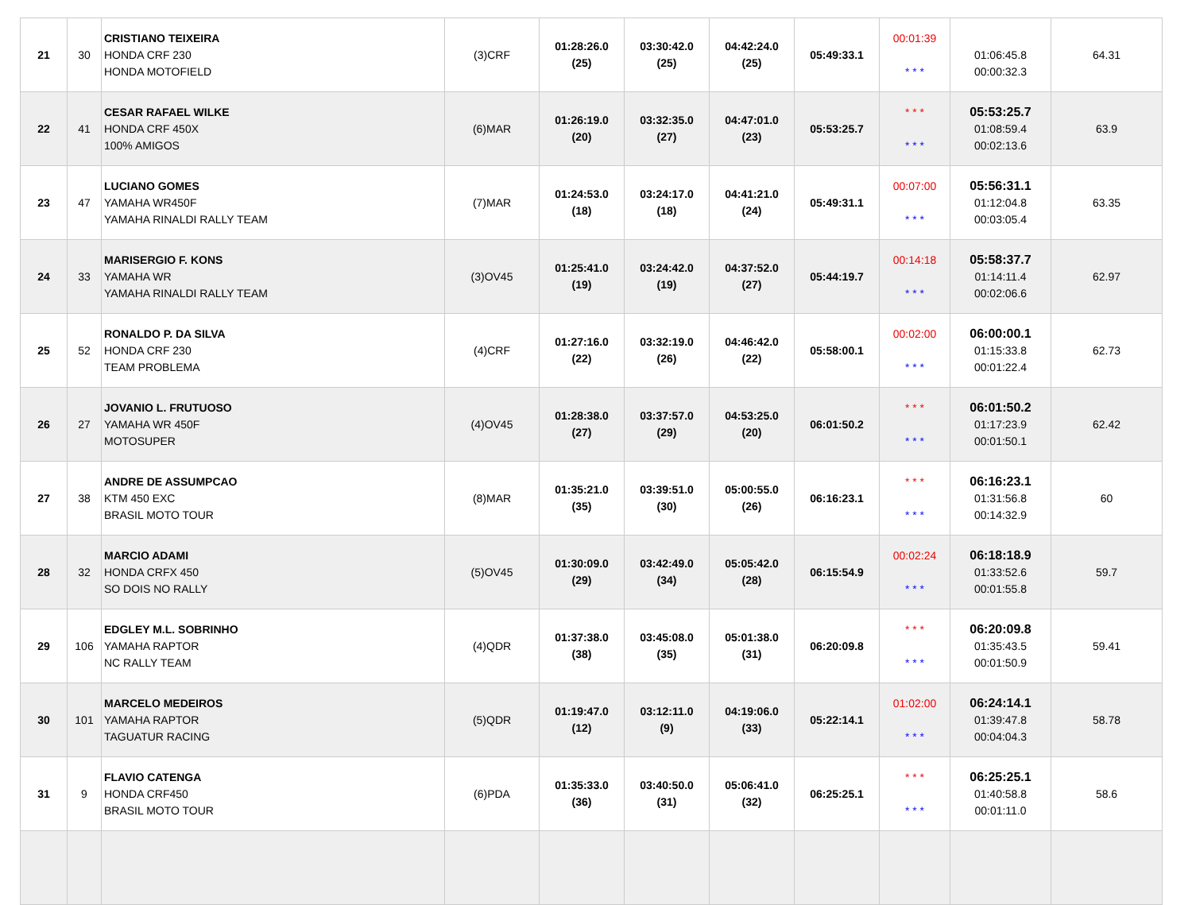| 21 | 30 | CRISTIANO TEIXEIRA HONDA CRF 230 HONDA MOTOFIELD | (3)CRF | 01:28:26.0 (25) | 03:30:42.0 (25) | 04:42:24.0 (25) | 05:49:33.1 | 00:01:39 * * * | 01:06:45.8 00:00:32.3 | 64.31 |
| 22 | 41 | CESAR RAFAEL WILKE HONDA CRF 450X 100% AMIGOS | (6)MAR | 01:26:19.0 (20) | 03:32:35.0 (27) | 04:47:01.0 (23) | 05:53:25.7 | * * * * * * | 05:53:25.7 01:08:59.4 00:02:13.6 | 63.9 |
| 23 | 47 | LUCIANO GOMES YAMAHA WR450F YAMAHA RINALDI RALLY TEAM | (7)MAR | 01:24:53.0 (18) | 03:24:17.0 (18) | 04:41:21.0 (24) | 05:49:31.1 | 00:07:00 * * * | 05:56:31.1 01:12:04.8 00:03:05.4 | 63.35 |
| 24 | 33 | MARISERGIO F. KONS YAMAHA WR YAMAHA RINALDI RALLY TEAM | (3)OV45 | 01:25:41.0 (19) | 03:24:42.0 (19) | 04:37:52.0 (27) | 05:44:19.7 | 00:14:18 * * * | 05:58:37.7 01:14:11.4 00:02:06.6 | 62.97 |
| 25 | 52 | RONALDO P. DA SILVA HONDA CRF 230 TEAM PROBLEMA | (4)CRF | 01:27:16.0 (22) | 03:32:19.0 (26) | 04:46:42.0 (22) | 05:58:00.1 | 00:02:00 * * * | 06:00:00.1 01:15:33.8 00:01:22.4 | 62.73 |
| 26 | 27 | JOVANIO L. FRUTUOSO YAMAHA WR 450F MOTOSUPER | (4)OV45 | 01:28:38.0 (27) | 03:37:57.0 (29) | 04:53:25.0 (20) | 06:01:50.2 | * * * * * * | 06:01:50.2 01:17:23.9 00:01:50.1 | 62.42 |
| 27 | 38 | ANDRE DE ASSUMPCAO KTM 450 EXC BRASIL MOTO TOUR | (8)MAR | 01:35:21.0 (35) | 03:39:51.0 (30) | 05:00:55.0 (26) | 06:16:23.1 | * * * * * * | 06:16:23.1 01:31:56.8 00:14:32.9 | 60 |
| 28 | 32 | MARCIO ADAMI HONDA CRFX 450 SO DOIS NO RALLY | (5)OV45 | 01:30:09.0 (29) | 03:42:49.0 (34) | 05:05:42.0 (28) | 06:15:54.9 | 00:02:24 * * * | 06:18:18.9 01:33:52.6 00:01:55.8 | 59.7 |
| 29 | 106 | EDGLEY M.L. SOBRINHO YAMAHA RAPTOR NC RALLY TEAM | (4)QDR | 01:37:38.0 (38) | 03:45:08.0 (35) | 05:01:38.0 (31) | 06:20:09.8 | * * * * * * | 06:20:09.8 01:35:43.5 00:01:50.9 | 59.41 |
| 30 | 101 | MARCELO MEDEIROS YAMAHA RAPTOR TAGUATUR RACING | (5)QDR | 01:19:47.0 (12) | 03:12:11.0 (9) | 04:19:06.0 (33) | 05:22:14.1 | 01:02:00 * * * | 06:24:14.1 01:39:47.8 00:04:04.3 | 58.78 |
| 31 | 9 | FLAVIO CATENGA HONDA CRF450 BRASIL MOTO TOUR | (6)PDA | 01:35:33.0 (36) | 03:40:50.0 (31) | 05:06:41.0 (32) | 06:25:25.1 | * * * * * * | 06:25:25.1 01:40:58.8 00:01:11.0 | 58.6 |